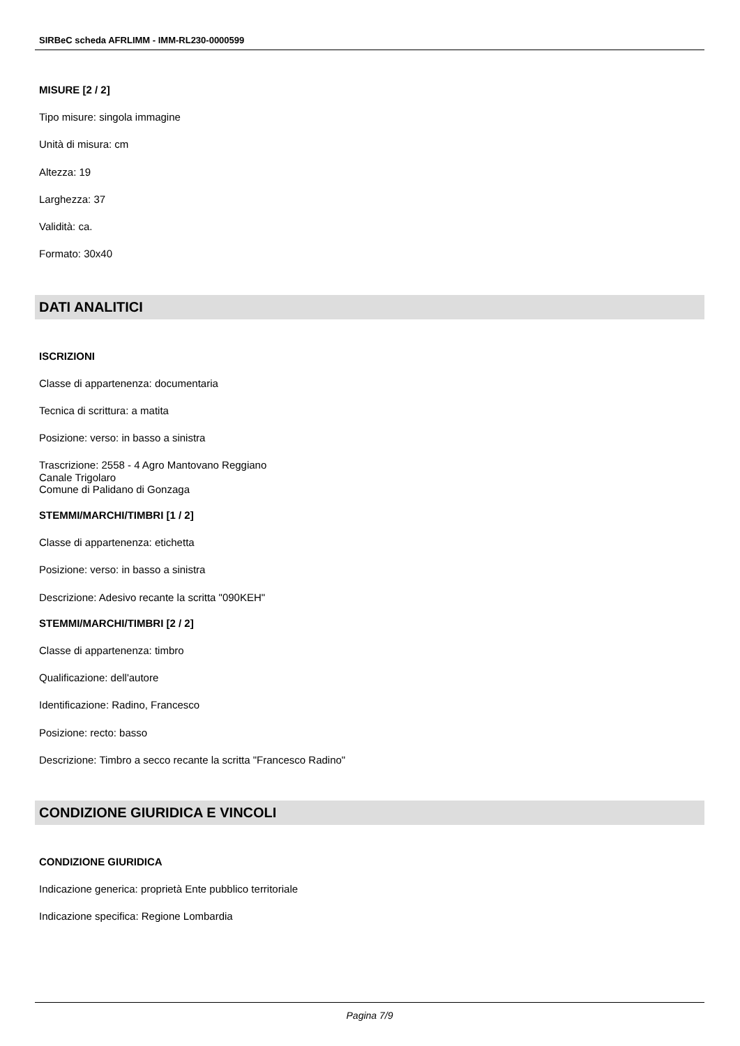SIRBeC scheda AFRLIMM - IMM-RL230-0000599
MISURE [2 / 2]
Tipo misure: singola immagine
Unità di misura: cm
Altezza: 19
Larghezza: 37
Validità: ca.
Formato: 30x40
DATI ANALITICI
ISCRIZIONI
Classe di appartenenza: documentaria
Tecnica di scrittura: a matita
Posizione: verso: in basso a sinistra
Trascrizione: 2558 - 4 Agro Mantovano Reggiano
Canale Trigolaro
Comune di Palidano di Gonzaga
STEMMI/MARCHI/TIMBRI [1 / 2]
Classe di appartenenza: etichetta
Posizione: verso: in basso a sinistra
Descrizione: Adesivo recante la scritta "090KEH"
STEMMI/MARCHI/TIMBRI [2 / 2]
Classe di appartenenza: timbro
Qualificazione: dell'autore
Identificazione: Radino, Francesco
Posizione: recto: basso
Descrizione: Timbro a secco recante la scritta "Francesco Radino"
CONDIZIONE GIURIDICA E VINCOLI
CONDIZIONE GIURIDICA
Indicazione generica: proprietà Ente pubblico territoriale
Indicazione specifica: Regione Lombardia
Pagina 7/9